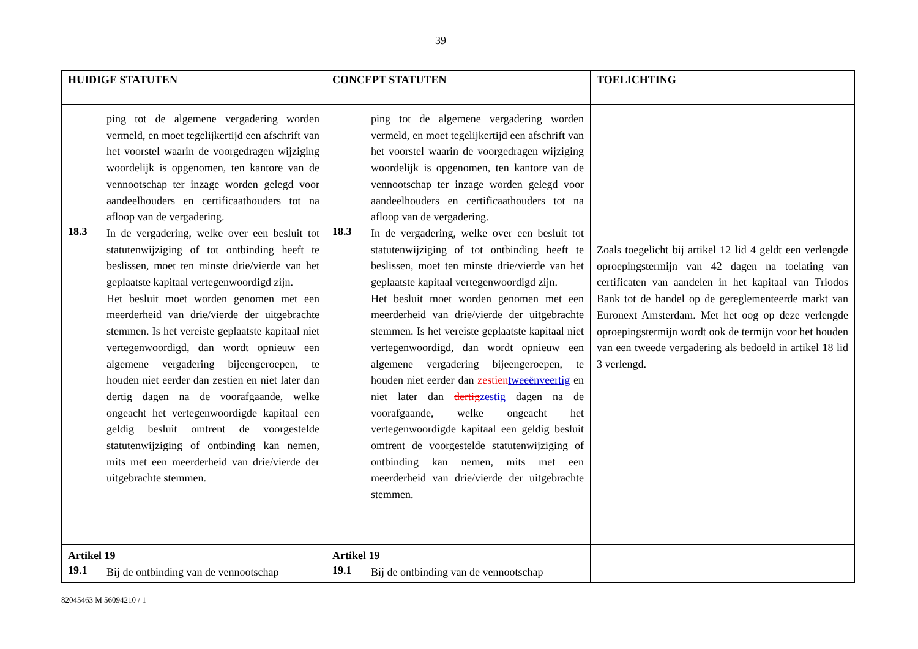39
| HUIDIGE STATUTEN | CONCEPT STATUTEN | TOELICHTING |
| --- | --- | --- |
| ping tot de algemene vergadering worden vermeld, en moet tegelijkertijd een afschrift van het voorstel waarin de voorgedragen wijziging woordelijk is opgenomen, ten kantore van de vennootschap ter inzage worden gelegd voor aandeelhouders en certificaathouders tot na afloop van de vergadering. 18.3 In de vergadering, welke over een besluit tot statutenwijziging of tot ontbinding heeft te beslissen, moet ten minste drie/vierde van het geplaatste kapitaal vertegenwoordigd zijn. Het besluit moet worden genomen met een meerderheid van drie/vierde der uitgebrachte stemmen. Is het vereiste geplaatste kapitaal niet vertegenwoordigd, dan wordt opnieuw een algemene vergadering bijeengeroepen, te houden niet eerder dan zestien en niet later dan dertig dagen na de voorafgaande, welke ongeacht het vertegenwoordigde kapitaal een geldig besluit omtrent de voorgestelde statutenwijziging of ontbinding kan nemen, mits met een meerderheid van drie/vierde der uitgebrachte stemmen. | ping tot de algemene vergadering worden vermeld, en moet tegelijkertijd een afschrift van het voorstel waarin de voorgedragen wijziging woordelijk is opgenomen, ten kantore van de vennootschap ter inzage worden gelegd voor aandeelhouders en certificaathouders tot na afloop van de vergadering. 18.3 In de vergadering, welke over een besluit tot statutenwijziging of tot ontbinding heeft te beslissen, moet ten minste drie/vierde van het geplaatste kapitaal vertegenwoordigd zijn. Het besluit moet worden genomen met een meerderheid van drie/vierde der uitgebrachte stemmen. Is het vereiste geplaatste kapitaal niet vertegenwoordigd, dan wordt opnieuw een algemene vergadering bijeengeroepen, te houden niet eerder dan zestien tweeënveertig en niet later dan dertig zestig dagen na de voorafgaande, welke ongeacht het vertegenwoordigde kapitaal een geldig besluit omtrent de voorgestelde statutenwijziging of ontbinding kan nemen, mits met een meerderheid van drie/vierde der uitgebrachte stemmen. | Zoals toegelicht bij artikel 12 lid 4 geldt een verlengde oproepingstermijn van 42 dagen na toelating van certificaten van aandelen in het kapitaal van Triodos Bank tot de handel op de gereglementeerde markt van Euronext Amsterdam. Met het oog op deze verlengde oproepingstermijn wordt ook de termijn voor het houden van een tweede vergadering als bedoeld in artikel 18 lid 3 verlengd. |
| Artikel 19 19.1 Bij de ontbinding van de vennootschap | Artikel 19 19.1 Bij de ontbinding van de vennootschap | |
82045463 M 56094210 / 1